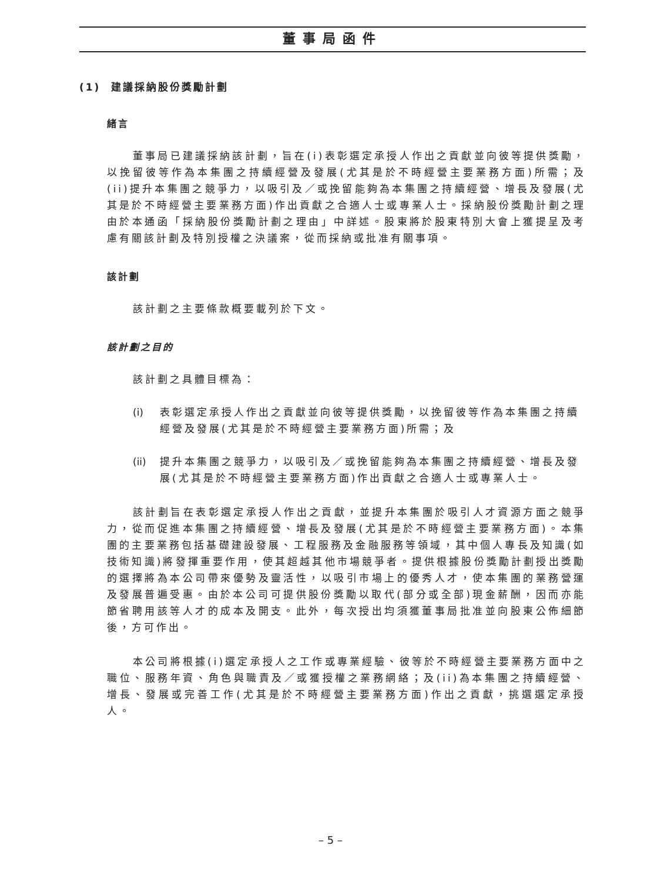董事局函件
(1) 建議採納股份獎勵計劃
緒言
董事局已建議採納該計劃，旨在(i)表彰選定承授人作出之貢獻並向彼等提供獎勵，以挽留彼等作為本集團之持續經營及發展(尤其是於不時經營主要業務方面)所需；及(ii)提升本集團之競爭力，以吸引及／或挽留能夠為本集團之持續經營、增長及發展(尤其是於不時經營主要業務方面)作出貢獻之合適人士或專業人士。採納股份獎勵計劃之理由於本通函「採納股份獎勵計劃之理由」中詳述。股東將於股東特別大會上獲提呈及考慮有關該計劃及特別授權之決議案，從而採納或批准有關事項。
該計劃
該計劃之主要條款概要載列於下文。
該計劃之目的
該計劃之具體目標為：
(i) 表彰選定承授人作出之貢獻並向彼等提供獎勵，以挽留彼等作為本集團之持續經營及發展(尤其是於不時經營主要業務方面)所需；及
(ii)
提升本集團之競爭力，以吸引及／或挽留能夠為本集團之持續經營、增長及發展(尤其是於不時經營主要業務方面)作出貢獻之合適人士或專業人士。
該計劃旨在表彰選定承授人作出之貢獻，並提升本集團於吸引人才資源方面之競爭力，從而促進本集團之持續經營、增長及發展(尤其是於不時經營主要業務方面)。本集團的主要業務包括基礎建設發展、工程服務及金融服務等領域，其中個人專長及知識(如技術知識)將發揮重要作用，使其超越其他市場競爭者。提供根據股份獎勵計劃授出獎勵的選擇將為本公司帶來優勢及靈活性，以吸引市場上的優秀人才，使本集團的業務營運及發展普遍受惠。由於本公司可提供股份獎勵以取代(部分或全部)現金薪酬，因而亦能節省聘用該等人才的成本及開支。此外，每次授出均須獲董事局批准並向股東公佈細節後，方可作出。
本公司將根據(i)選定承授人之工作或專業經驗、彼等於不時經營主要業務方面中之職位、服務年資、角色與職責及／或獲授權之業務網絡；及(ii)為本集團之持續經營、增長、發展或完善工作(尤其是於不時經營主要業務方面)作出之貢獻，挑選選定承授人。
– 5 –